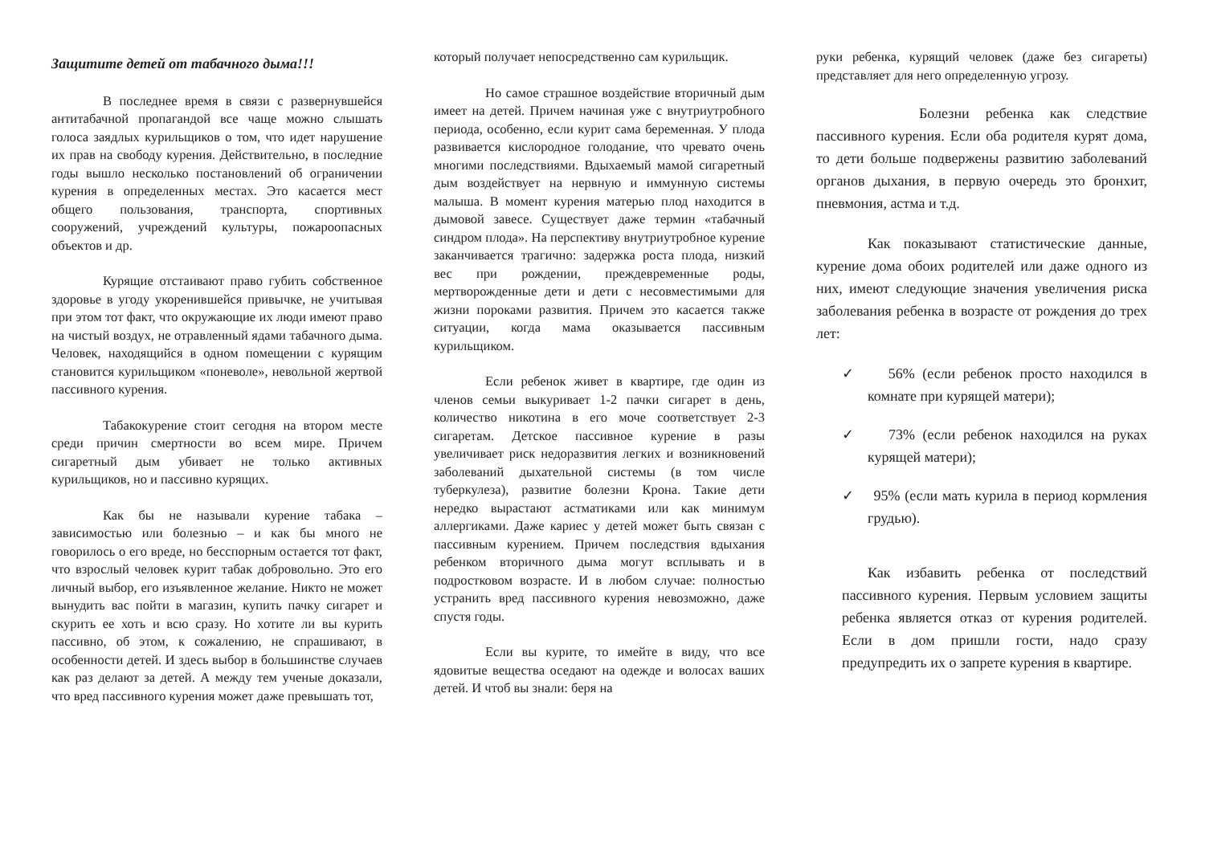Защитите детей от табачного дыма!!!
В последнее время в связи с развернувшейся антитабачной пропагандой все чаще можно слышать голоса заядлых курильщиков о том, что идет нарушение их прав на свободу курения. Действительно, в последние годы вышло несколько постановлений об ограничении курения в определенных местах. Это касается мест общего пользования, транспорта, спортивных сооружений, учреждений культуры, пожароопасных объектов и др.
Курящие отстаивают право губить собственное здоровье в угоду укоренившейся привычке, не учитывая при этом тот факт, что окружающие их люди имеют право на чистый воздух, не отравленный ядами табачного дыма. Человек, находящийся в одном помещении с курящим становится курильщиком «поневоле», невольной жертвой пассивного курения.
Табакокурение стоит сегодня на втором месте среди причин смертности во всем мире. Причем сигаретный дым убивает не только активных курильщиков, но и пассивно курящих.
Как бы не называли курение табака – зависимостью или болезнью – и как бы много не говорилось о его вреде, но бесспорным остается тот факт, что взрослый человек курит табак добровольно. Это его личный выбор, его изъявленное желание. Никто не может вынудить вас пойти в магазин, купить пачку сигарет и скурить ее хоть и всю сразу. Но хотите ли вы курить пассивно, об этом, к сожалению, не спрашивают, в особенности детей. И здесь выбор в большинстве случаев как раз делают за детей. А между тем ученые доказали, что вред пассивного курения может даже превышать тот,
который получает непосредственно сам курильщик.
Но самое страшное воздействие вторичный дым имеет на детей. Причем начиная уже с внутриутробного периода, особенно, если курит сама беременная. У плода развивается кислородное голодание, что чревато очень многими последствиями. Вдыхаемый мамой сигаретный дым воздействует на нервную и иммунную системы малыша. В момент курения матерью плод находится в дымовой завесе. Существует даже термин «табачный синдром плода». На перспективу внутриутробное курение заканчивается трагично: задержка роста плода, низкий вес при рождении, преждевременные роды, мертворожденные дети и дети с несовместимыми для жизни пороками развития. Причем это касается также ситуации, когда мама оказывается пассивным курильщиком.
Если ребенок живет в квартире, где один из членов семьи выкуривает 1-2 пачки сигарет в день, количество никотина в его моче соответствует 2-3 сигаретам. Детское пассивное курение в разы увеличивает риск недоразвития легких и возникновений заболеваний дыхательной системы (в том числе туберкулеза), развитие болезни Крона. Такие дети нередко вырастают астматиками или как минимум аллергиками. Даже кариес у детей может быть связан с пассивным курением. Причем последствия вдыхания ребенком вторичного дыма могут всплывать и в подростковом возрасте. И в любом случае: полностью устранить вред пассивного курения невозможно, даже спустя годы.
Если вы курите, то имейте в виду, что все ядовитые вещества оседают на одежде и волосах ваших детей. И чтоб вы знали: беря на
руки ребенка, курящий человек (даже без сигареты) представляет для него определенную угрозу.
Болезни ребенка как следствие пассивного курения. Если оба родителя курят дома, то дети больше подвержены развитию заболеваний органов дыхания, в первую очередь это бронхит, пневмония, астма и т.д.
Как показывают статистические данные, курение дома обоих родителей или даже одного из них, имеют следующие значения увеличения риска заболевания ребенка в возрасте от рождения до трех лет:
✓ 56% (если ребенок просто находился в комнате при курящей матери);
✓ 73% (если ребенок находился на руках курящей матери);
✓ 95% (если мать курила в период кормления грудью).
Как избавить ребенка от последствий пассивного курения. Первым условием защиты ребенка является отказ от курения родителей. Если в дом пришли гости, надо сразу предупредить их о запрете курения в квартире.